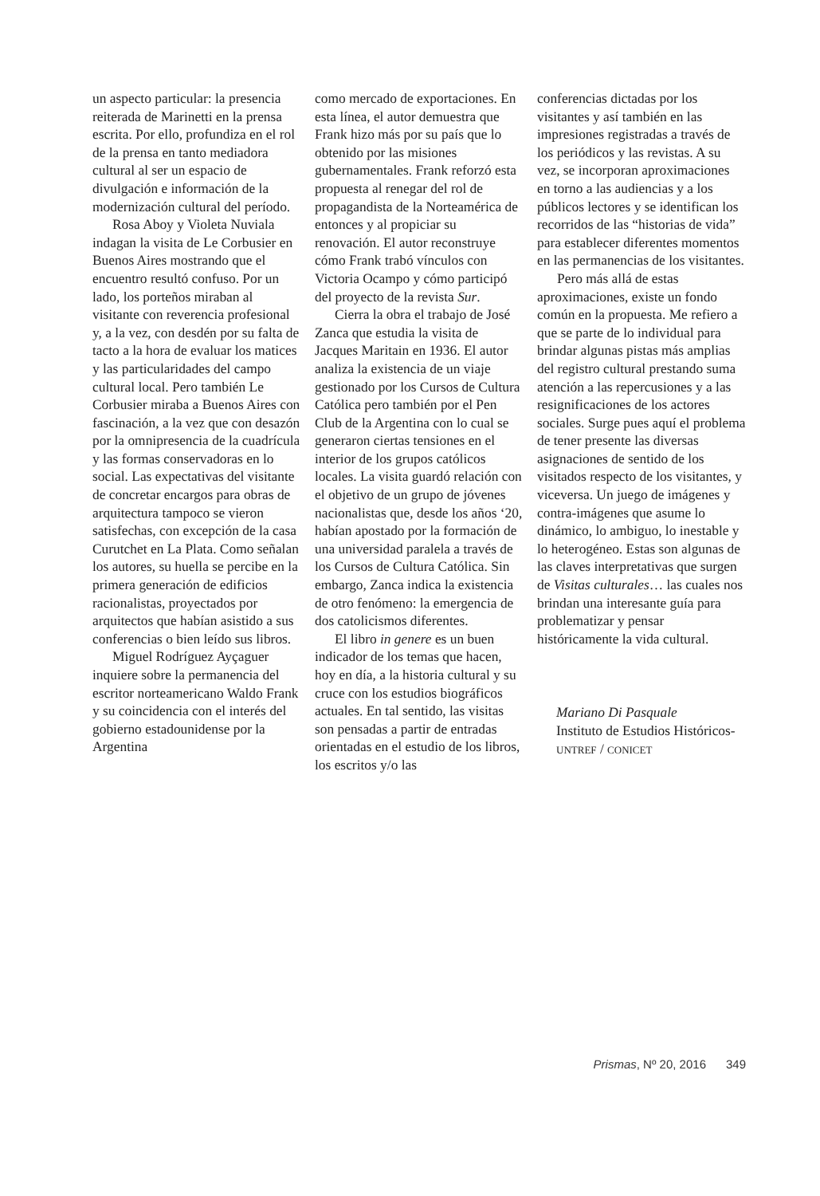un aspecto particular: la presencia reiterada de Marinetti en la prensa escrita. Por ello, profundiza en el rol de la prensa en tanto mediadora cultural al ser un espacio de divulgación e información de la modernización cultural del período.
Rosa Aboy y Violeta Nuviala indagan la visita de Le Corbusier en Buenos Aires mostrando que el encuentro resultó confuso. Por un lado, los porteños miraban al visitante con reverencia profesional y, a la vez, con desdén por su falta de tacto a la hora de evaluar los matices y las particularidades del campo cultural local. Pero también Le Corbusier miraba a Buenos Aires con fascinación, a la vez que con desazón por la omnipresencia de la cuadrícula y las formas conservadoras en lo social. Las expectativas del visitante de concretar encargos para obras de arquitectura tampoco se vieron satisfechas, con excepción de la casa Curutchet en La Plata. Como señalan los autores, su huella se percibe en la primera generación de edificios racionalistas, proyectados por arquitectos que habían asistido a sus conferencias o bien leído sus libros.
Miguel Rodríguez Ayçaguer inquiere sobre la permanencia del escritor norteamericano Waldo Frank y su coincidencia con el interés del gobierno estadounidense por la Argentina
como mercado de exportaciones. En esta línea, el autor demuestra que Frank hizo más por su país que lo obtenido por las misiones gubernamentales. Frank reforzó esta propuesta al renegar del rol de propagandista de la Norteamérica de entonces y al propiciar su renovación. El autor reconstruye cómo Frank trabó vínculos con Victoria Ocampo y cómo participó del proyecto de la revista Sur.
Cierra la obra el trabajo de José Zanca que estudia la visita de Jacques Maritain en 1936. El autor analiza la existencia de un viaje gestionado por los Cursos de Cultura Católica pero también por el Pen Club de la Argentina con lo cual se generaron ciertas tensiones en el interior de los grupos católicos locales. La visita guardó relación con el objetivo de un grupo de jóvenes nacionalistas que, desde los años ‘20, habían apostado por la formación de una universidad paralela a través de los Cursos de Cultura Católica. Sin embargo, Zanca indica la existencia de otro fenómeno: la emergencia de dos catolicismos diferentes.
El libro in genere es un buen indicador de los temas que hacen, hoy en día, a la historia cultural y su cruce con los estudios biográficos actuales. En tal sentido, las visitas son pensadas a partir de entradas orientadas en el estudio de los libros, los escritos y/o las
conferencias dictadas por los visitantes y así también en las impresiones registradas a través de los periódicos y las revistas. A su vez, se incorporan aproximaciones en torno a las audiencias y a los públicos lectores y se identifican los recorridos de las “historias de vida” para establecer diferentes momentos en las permanencias de los visitantes.
Pero más allá de estas aproximaciones, existe un fondo común en la propuesta. Me refiero a que se parte de lo individual para brindar algunas pistas más amplias del registro cultural prestando suma atención a las repercusiones y a las resignificaciones de los actores sociales. Surge pues aquí el problema de tener presente las diversas asignaciones de sentido de los visitados respecto de los visitantes, y viceversa. Un juego de imágenes y contra-imágenes que asume lo dinámico, lo ambiguo, lo inestable y lo heterogéneo. Estas son algunas de las claves interpretativas que surgen de Visitas culturales… las cuales nos brindan una interesante guía para problematizar y pensar históricamente la vida cultural.
Mariano Di Pasquale
Instituto de Estudios Históricos-UNTREF / CONICET
Prismas, Nº 20, 2016 349